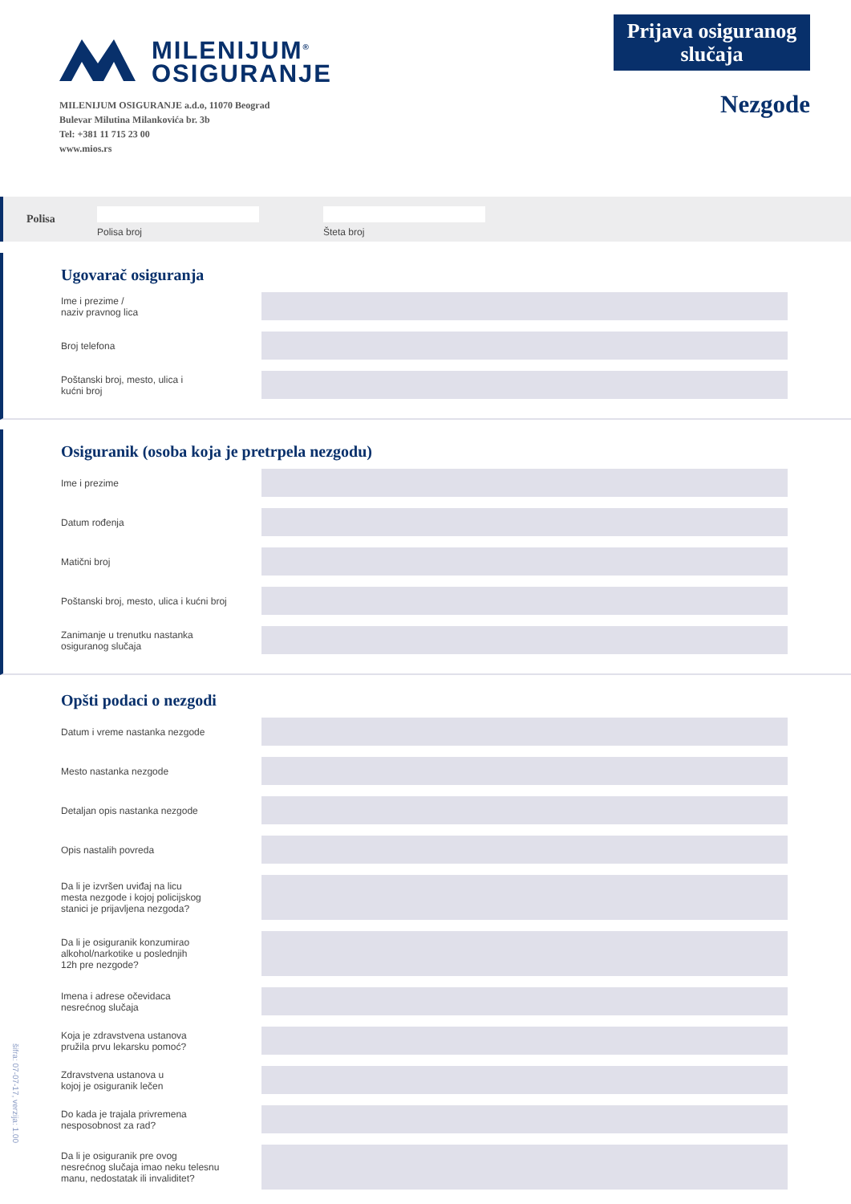MILENIJUM<sup>®</sup>
OSIGURANJE
MILENIJUM OSIGURANJE a.d.o, 11070 Beograd
Bulevar Milutina Milankovića br. 3b
Tel: +381 11 715 23 00
www.mios.rs
Prijava osiguranog slučaja
Nezgode
Polisa
Polisa broj Šteta broj
Ugovarač osiguranja
Ime i prezime /
naziv pravnog lica
Broj telefona
Poštanski broj, mesto, ulica i
kućni broj
Osiguranik (osoba koja je pretrpela nezgodu)
Ime i prezime
Datum rođenja
Matični broj
Poštanski broj, mesto, ulica i kućni broj
Zanimanje u trenutku nastanka
osiguranog slučaja
Opšti podaci o nezgodi
Datum i vreme nastanka nezgode
Mesto nastanka nezgode
Detaljan opis nastanka nezgode
Opis nastalih povreda
Da li je izvršen uviđaj na licu
mesta nezgode i kojoj policijskog
stanici je prijavljena nezgoda?
Da li je osiguranik konzumirao
alkohol/narkotike u poslednjih
12h pre nezgode?
Imena i adrese očevidaca
nesrećnog slučaja
Koja je zdravstvena ustanova
pružila prvu lekarsku pomoć?
Zdravstvena ustanova u
kojoj je osiguranik lečen
Do kada je trajala privremena
nesposobnost za rad?
Da li je osiguranik pre ovog
nesrećnog slučaja imao neku telesnu
manu, nedostatak ili invaliditet?
šifra: 07-07-17, verzija: 1.00